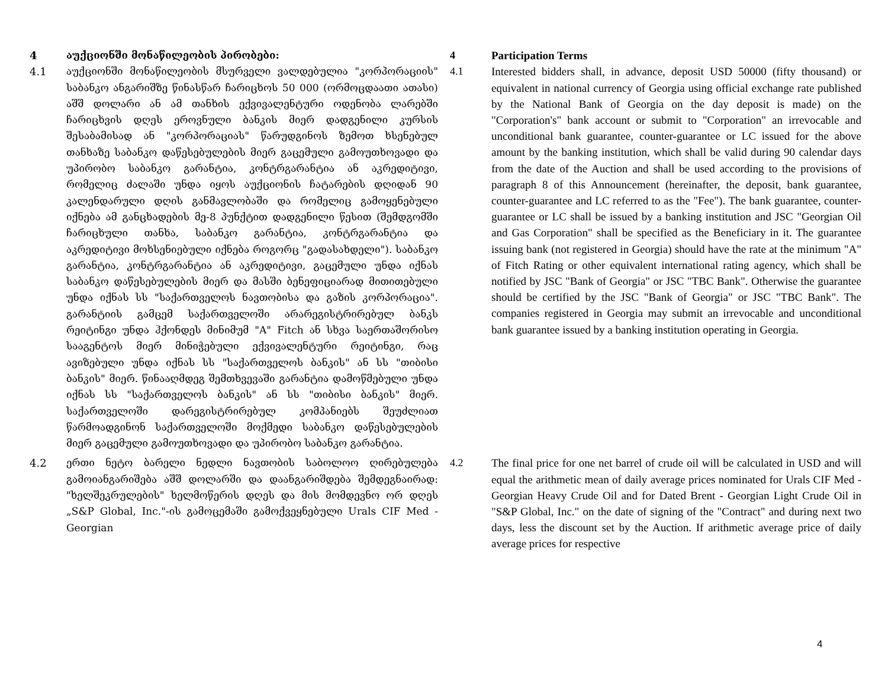| 4 | აუქციონში მონაწილეობის პირობები: | 4 | Participation Terms |
| 4.1 | აუქციონში მონაწილეობის მსურველი ვალდებულია "კორპორაციის" საბანკო ანგარიშზე წინასწარ ჩარიცხოს 50 000 (ორმოცდაათი ათასი) აშშ დოლარი ან ამ თანხის ექვივალენტური ოდენობა ლარებში ჩარიცხვის დღეს ეროვნული ბანკის მიერ დადგენილი კურსის შესაბამისად ან "კორპორაციას" წარუდგინოს ზემოთ ხსენებულ თანხაზე საბანკო დაწესებულების მიერ გაცემული გამოუთხოვადი და უპირობო საბანკო გარანტია, კონტრგარანტია ან აკრედიტივი, რომელიც ძალაში უნდა იყოს აუქციონის ჩატარების დღიდან 90 კალენდარული დღის განმავლობაში და რომელიც გამოყენებული იქნება ამ განცხადების მე-8 პუნქტით დადგენილი წესით (შემდგომში ჩარიცხული თანხა, საბანკო გარანტია, კონტრგარანტია და აკრედიტივი მოხსენიებული იქნება როგორც "გადასახდელი"). საბანკო გარანტია, კონტრგარანტია ან აკრედიტივი, გაცემული უნდა იქნას საბანკო დაწესებულების მიერ და მასში ბენეფიციარად მითითებული უნდა იქნას სს "საქართველოს ნავთობისა და გაზის კორპორაცია". გარანტიის გამცემ საქართველოში არარეგისტრირებულ ბანკს რეიტინგი უნდა ჰქონდეს მინიმუმ "A" Fitch ან სხვა საერთაშორისო სააგენტოს მიერ მინიჭებული ექვივალენტური რეიტინგი, რაც ავიზებული უნდა იქნას სს "საქართველოს ბანკის" ან სს "თიბისი ბანკის" მიერ. წინააღმდეგ შემთხვევაში გარანტია დამოწმებული უნდა იქნას სს "საქართველოს ბანკის" ან სს "თიბისი ბანკის" მიერ. საქართველოში დარეგისტრირებულ კომპანიებს შეუძლიათ წარმოადგინონ საქართველოში მოქმედი საბანკო დაწესებულების მიერ გაცემული გამოუთხოვადი და უპირობო საბანკო გარანტია. | 4.1 | Interested bidders shall, in advance, deposit USD 50000 (fifty thousand) or equivalent in national currency of Georgia using official exchange rate published by the National Bank of Georgia on the day deposit is made) on the "Corporation's" bank account or submit to "Corporation" an irrevocable and unconditional bank guarantee, counter-guarantee or LC issued for the above amount by the banking institution, which shall be valid during 90 calendar days from the date of the Auction and shall be used according to the provisions of paragraph 8 of this Announcement (hereinafter, the deposit, bank guarantee, counter-guarantee and LC referred to as the "Fee"). The bank guarantee, counter-guarantee or LC shall be issued by a banking institution and JSC "Georgian Oil and Gas Corporation" shall be specified as the Beneficiary in it. The guarantee issuing bank (not registered in Georgia) should have the rate at the minimum "A" of Fitch Rating or other equivalent international rating agency, which shall be notified by JSC "Bank of Georgia" or JSC "TBC Bank". Otherwise the guarantee should be certified by the JSC "Bank of Georgia" or JSC "TBC Bank". The companies registered in Georgia may submit an irrevocable and unconditional bank guarantee issued by a banking institution operating in Georgia. |
| 4.2 | ერთი ნეტო ბარელი ნედლი ნავთობის საბოლოო ღირებულება გამოიანგარიშება აშშ დოლარში და დაანგარიშდება შემდეგნაირად: "ხელშეკრულების" ხელმოწერის დღეს და მის მომდევნო ორ დღეს „S&P Global, Inc."-ის გამოცემაში გამოქვეყნებული Urals CIF Med - Georgian | 4.2 | The final price for one net barrel of crude oil will be calculated in USD and will equal the arithmetic mean of daily average prices nominated for Urals CIF Med - Georgian Heavy Crude Oil and for Dated Brent - Georgian Light Crude Oil in "S&P Global, Inc." on the date of signing of the "Contract" and during next two days, less the discount set by the Auction. If arithmetic average price of daily average prices for respective |
4